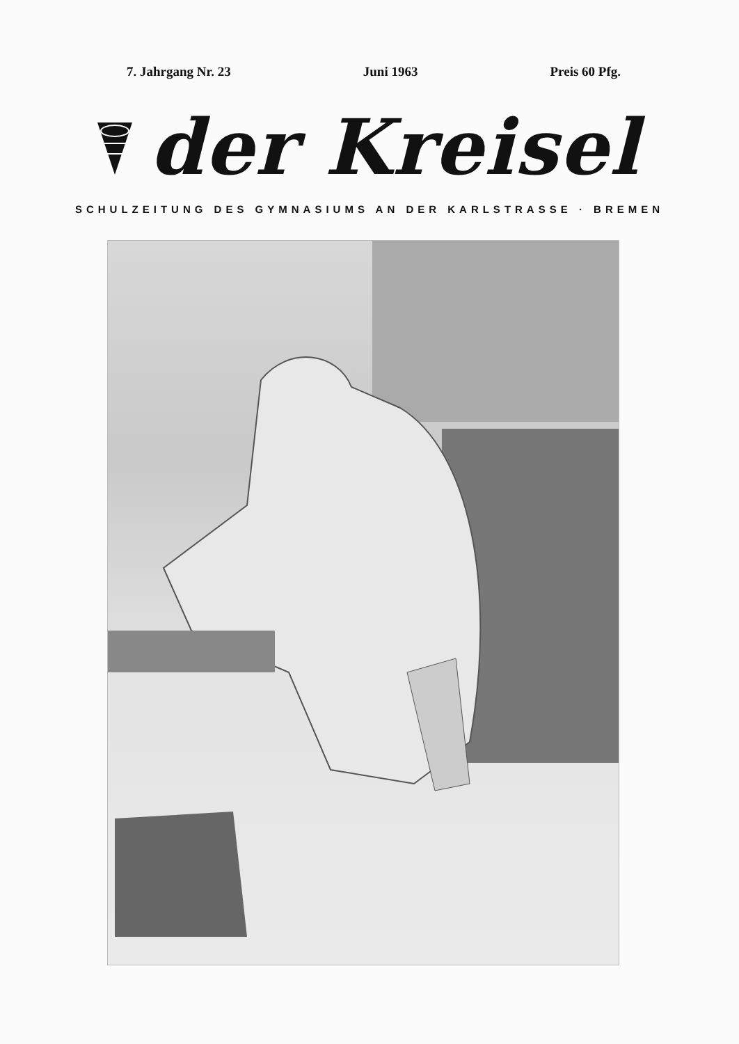7. Jahrgang Nr. 23 Juni 1963 Preis 60 Pfg.
der Kreisel
SCHULZEITUNG DES GYMNASIUMS AN DER KARLSTRASSE · BREMEN